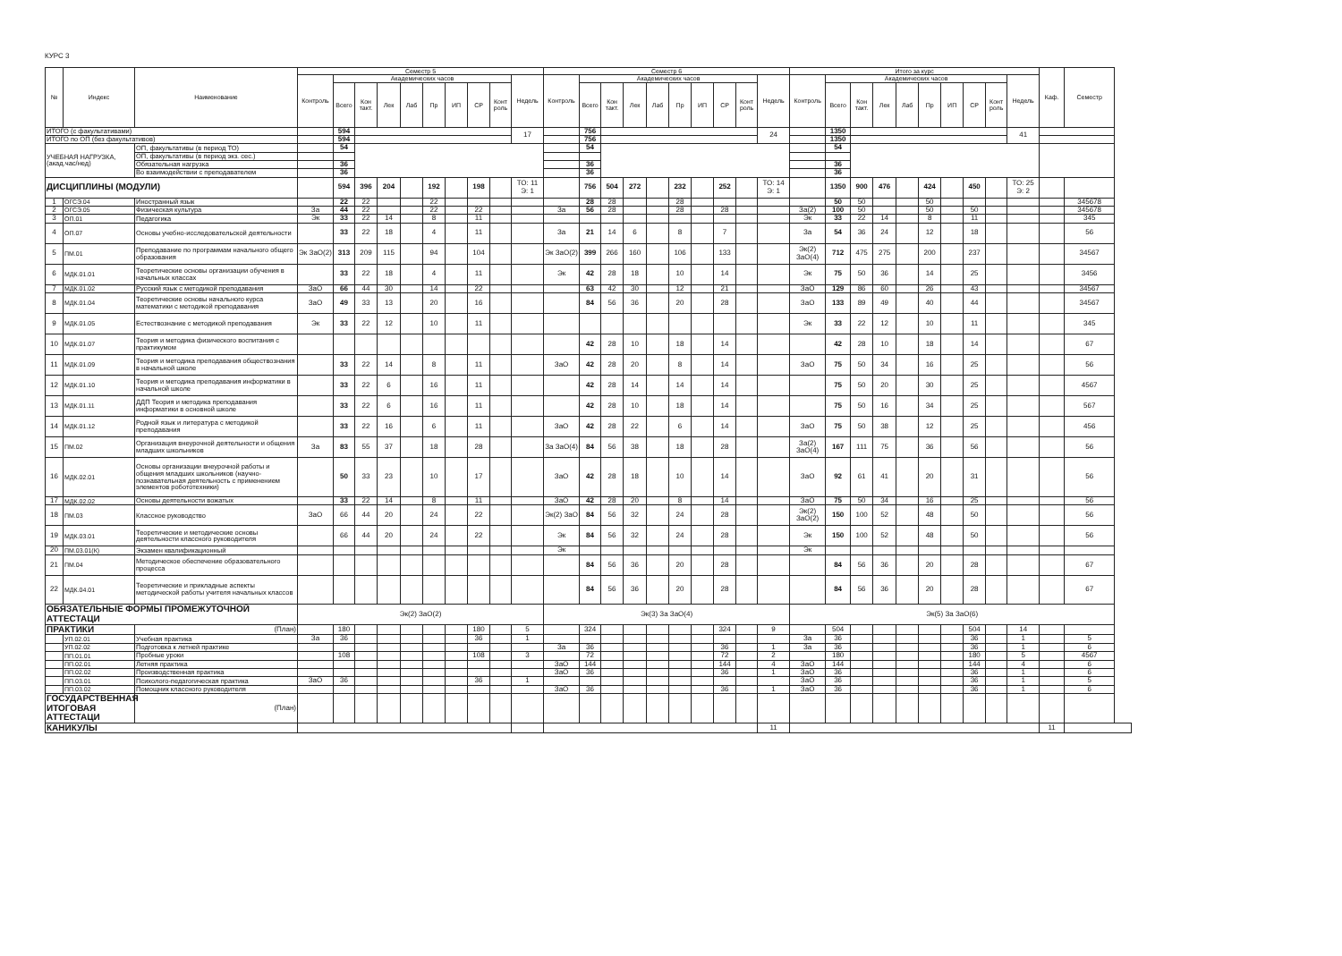КУРС 3
| № | Индекс | Наименование | Семестр 5 | | | | | | | | | | Семестр 6 | | | | | | | | | | Итого за курс | | | | | | | | | | Каф. | Семестр |
| --- | --- | --- | --- | --- | --- | --- | --- | --- | --- | --- | --- | --- | --- | --- | --- | --- | --- | --- | --- | --- | --- | --- | --- | --- | --- | --- | --- | --- | --- | --- | --- | --- | --- | --- |
| | | | Контроль | Академических часов | | | | | | | | Недель | Контроль | Академических часов | | | | | | | | Недель | Контроль | Академических часов | | | | | | | | Недель | | |
| | | | | Всего | Кон такт. | Лек | Лаб | Пр | ИП | СР | Конт роль | | | Всего | Кон такт. | Лек | Лаб | Пр | ИП | СР | Конт роль | | | Всего | Кон такт. | Лек | Лаб | Пр | ИП | СР | Конт роль | | | |
| ИТОГО (с факультативами) | | | | 594 | | | | | | | | 17 | | 756 | | | | | | | | 24 | | 1350 | | | | | | | | 41 | | |
| ИТОГО по ОП (без факультативов) | | | | 594 | | | | | | | | | | 756 | | | | | | | | | | 1350 | | | | | | | | | | |
| УЧЕБНАЯ НАГРУЗКА, (акад.час/нед) | | ОП, факультативы (в период ТО) | | 54 | | | | | | | | | | 54 | | | | | | | | | | 54 | | | | | | | | | | |
| | | ОП, факультативы (в период экз. сес.) | | | | | | | | | | | | | | | | | | | | | | | | | | | | | | | | |
| | | Обязательная нагрузка | | 36 | | | | | | | | | | 36 | | | | | | | | | | 36 | | | | | | | | | | |
| | | Во взаимодействии с преподавателем | | 36 | | | | | | | | | | 36 | | | | | | | | | | 36 | | | | | | | | | | |
| ДИСЦИПЛИНЫ (МОДУЛИ) | | | | 594 | 396 | 204 | | 192 | | 198 | | ТО: 11 Э: 1 | | 756 | 504 | 272 | | 232 | | 252 | | ТО: 14 Э: 1 | | 1350 | 900 | 476 | | 424 | | 450 | | ТО: 25 Э: 2 | | |
| 1 | ОГСЭ.04 | Иностранный язык | | 22 | 22 | | | 22 | | | | | | 28 | 28 | | | 28 | | | | | | 50 | 50 | | | 50 | | | | | | 345678 |
| 2 | ОГСЭ.05 | Физическая культура | За | 44 | 22 | | | 22 | | 22 | | | За | 56 | 28 | | | 28 | | 28 | | | За(2) | 100 | 50 | | | 50 | | 50 | | | | 345678 |
| 3 | ОП.01 | Педагогика | Эк | 33 | 22 | 14 | | 8 | | 11 | | | | | | | | | | | | | Эк | 33 | 22 | 14 | | 8 | | 11 | | | | 345 |
| 4 | ОП.07 | Основы учебно-исследовательской деятельности | | 33 | 22 | 18 | | 4 | | 11 | | | За | 21 | 14 | 6 | | 8 | | 7 | | | За | 54 | 36 | 24 | | 12 | | 18 | | | | 56 |
| 5 | ПМ.01 | Преподавание по программам начального общего образования | Эк ЗаО(2) | 313 | 209 | 115 | | 94 | | 104 | | | Эк ЗаО(2) | 399 | 266 | 160 | | 106 | | 133 | | | Эк(2) ЗаО(4) | 712 | 475 | 275 | | 200 | | 237 | | | | 34567 |
| 6 | МДК.01.01 | Теоретические основы организации обучения в начальных классах | | 33 | 22 | 18 | | 4 | | 11 | | | Эк | 42 | 28 | 18 | | 10 | | 14 | | | Эк | 75 | 50 | 36 | | 14 | | 25 | | | | 3456 |
| 7 | МДК.01.02 | Русский язык с методикой преподавания | ЗаО | 66 | 44 | 30 | | 14 | | 22 | | | | 63 | 42 | 30 | | 12 | | 21 | | | ЗаО | 129 | 86 | 60 | | 26 | | 43 | | | | 34567 |
| 8 | МДК.01.04 | Теоретические основы начального курса математики с методикой преподавания | ЗаО | 49 | 33 | 13 | | 20 | | 16 | | | | 84 | 56 | 36 | | 20 | | 28 | | | ЗаО | 133 | 89 | 49 | | 40 | | 44 | | | | 34567 |
| 9 | МДК.01.05 | Естествознание с методикой преподавания | Эк | 33 | 22 | 12 | | 10 | | 11 | | | | | | | | | | | | | Эк | 33 | 22 | 12 | | 10 | | 11 | | | | 345 |
| 10 | МДК.01.07 | Теория и методика физического воспитания с практикумом | | | | | | | | | | | | 42 | 28 | 10 | | 18 | | 14 | | | | 42 | 28 | 10 | | 18 | | 14 | | | | 67 |
| 11 | МДК.01.09 | Теория и методика преподавания обществознания в начальной школе | | 33 | 22 | 14 | | 8 | | 11 | | | ЗаО | 42 | 28 | 20 | | 8 | | 14 | | | ЗаО | 75 | 50 | 34 | | 16 | | 25 | | | | 56 |
| 12 | МДК.01.10 | Теория и методика преподавания информатики в начальной школе | | 33 | 22 | 6 | | 16 | | 11 | | | | 42 | 28 | 14 | | 14 | | 14 | | | | 75 | 50 | 20 | | 30 | | 25 | | | | 4567 |
| 13 | МДК.01.11 | ДДП Теория и методика преподавания информатики в основной школе | | 33 | 22 | 6 | | 16 | | 11 | | | | 42 | 28 | 10 | | 18 | | 14 | | | | 75 | 50 | 16 | | 34 | | 25 | | | | 567 |
| 14 | МДК.01.12 | Родной язык и литература с методикой преподавания | | 33 | 22 | 16 | | 6 | | 11 | | | ЗаО | 42 | 28 | 22 | | 6 | | 14 | | | ЗаО | 75 | 50 | 38 | | 12 | | 25 | | | | 456 |
| 15 | ПМ.02 | Организация внеурочной деятельности и общения младших школьников | За | 83 | 55 | 37 | | 18 | | 28 | | | За ЗаО(4) | 84 | 56 | 38 | | 18 | | 28 | | | За(2) ЗаО(4) | 167 | 111 | 75 | | 36 | | 56 | | | | 56 |
| 16 | МДК.02.01 | Основы организации внеурочной работы и общения младших школьников (научно-познавательная деятельность с применением элементов робототехники) | | 50 | 33 | 23 | | 10 | | 17 | | | ЗаО | 42 | 28 | 18 | | 10 | | 14 | | | ЗаО | 92 | 61 | 41 | | 20 | | 31 | | | | 56 |
| 17 | МДК.02.02 | Основы деятельности вожатых | | 33 | 22 | 14 | | 8 | | 11 | | | ЗаО | 42 | 28 | 20 | | 8 | | 14 | | | ЗаО | 75 | 50 | 34 | | 16 | | 25 | | | | 56 |
| 18 | ПМ.03 | Классное руководство | ЗаО | 66 | 44 | 20 | | 24 | | 22 | | | Эк(2) ЗаО | 84 | 56 | 32 | | 24 | | 28 | | | Эк(2) ЗаО(2) | 150 | 100 | 52 | | 48 | | 50 | | | | 56 |
| 19 | МДК.03.01 | Теоретические и методические основы деятельности классного руководителя | | 66 | 44 | 20 | | 24 | | 22 | | | Эк | 84 | 56 | 32 | | 24 | | 28 | | | Эк | 150 | 100 | 52 | | 48 | | 50 | | | | 56 |
| 20 | ПМ.03.01(К) | Экзамен квалификационный | | | | | | | | | | | Эк | | | | | | | | | | Эк | | | | | | | | | | | |
| 21 | ПМ.04 | Методическое обеспечение образовательного процесса | | | | | | | | | | | | 84 | 56 | 36 | | 20 | | 28 | | | | 84 | 56 | 36 | | 20 | | 28 | | | | 67 |
| 22 | МДК.04.01 | Теоретические и прикладные аспекты методической работы учителя начальных классов | | | | | | | | | | | | 84 | 56 | 36 | | 20 | | 28 | | | | 84 | 56 | 36 | | 20 | | 28 | | | | 67 |
| ОБЯЗАТЕЛЬНЫЕ ФОРМЫ ПРОМЕЖУТОЧНОЙ АТТЕСТАЦИ | | | Эк(2) ЗаО(2) | | | | | | | | | | Эк(3) За ЗаО(4) | | | | | | | | | | Эк(5) За ЗаО(6) | | | | | | | | | | | |
| ПРАКТИКИ | | (План) | | 180 | | | | | | 180 | | 5 | | 324 | | | | | | 324 | | 9 | | 504 | | | | | | 504 | | 14 | | |
| | УП.02.01 | Учебная практика | За | 36 | | | | | | 36 | | 1 | | | | | | | | | | | За | 36 | | | | | | 36 | | 1 | | 5 |
| | УП.02.02 | Подготовка к летней практике | | | | | | | | | | | За | 36 | | | | | | 36 | | 1 | За | 36 | | | | | | 36 | | 1 | | 6 |
| | ПП.01.01 | Пробные уроки | | 108 | | | | | | 108 | | 3 | | 72 | | | | | | 72 | | 2 | | 180 | | | | | | 180 | | 5 | | 4567 |
| | ПП.02.01 | Летняя практика | | | | | | | | | | | ЗаО | 144 | | | | | | 144 | | 4 | ЗаО | 144 | | | | | | 144 | | 4 | | 6 |
| | ПП.02.02 | Производственная практика | | | | | | | | | | | ЗаО | 36 | | | | | | 36 | | 1 | ЗаО | 36 | | | | | | 36 | | 1 | | 6 |
| | ПП.03.01 | Психолого-педагогическая практика | ЗаО | 36 | | | | | | 36 | | 1 | | | | | | | | | | | ЗаО | 36 | | | | | | 36 | | 1 | | 5 |
| | ПП.03.02 | Помощник классного руководителя | | | | | | | | | | | ЗаО | 36 | | | | | | 36 | | 1 | ЗаО | 36 | | | | | | 36 | | 1 | | 6 |
| ГОСУДАРСТВЕННАЯ ИТОГОВАЯ АТТЕСТАЦИ | | (План) | | | | | | | | | | | | | | | | | | | | | | | | | | | | | | | | |
| КАНИКУЛЫ | | | | | | | | | | | | | | | | | | | | | | 11 | | | | | | | | | | | 11 | |